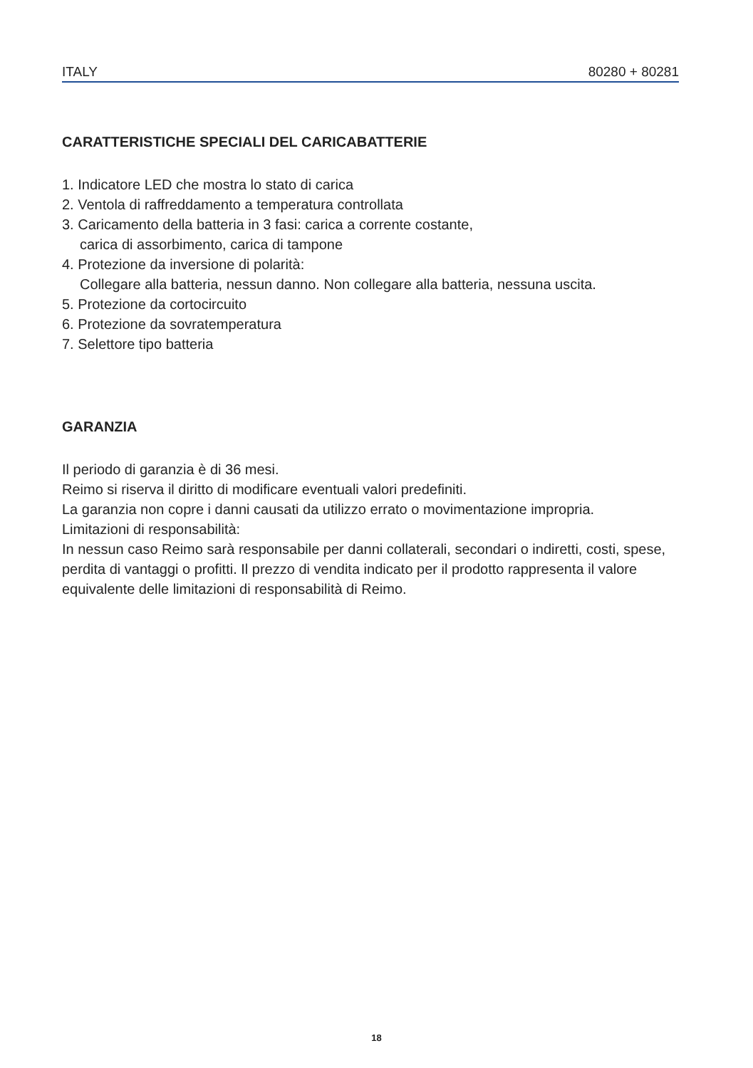ITALY 80280 + 80281
CARATTERISTICHE SPECIALI DEL CARICABATTERIE
1. Indicatore LED che mostra lo stato di carica
2. Ventola di raffreddamento a temperatura controllata
3. Caricamento della batteria in 3 fasi: carica a corrente costante,
carica di assorbimento, carica di tampone
4. Protezione da inversione di polarità:
Collegare alla batteria, nessun danno. Non collegare alla batteria, nessuna uscita.
5. Protezione da cortocircuito
6. Protezione da sovratemperatura
7. Selettore tipo batteria
GARANZIA
Il periodo di garanzia è di 36 mesi.
Reimo si riserva il diritto di modificare eventuali valori predefiniti.
La garanzia non copre i danni causati da utilizzo errato o movimentazione impropria.
Limitazioni di responsabilità:
In nessun caso Reimo sarà responsabile per danni collaterali, secondari o indiretti, costi, spese, perdita di vantaggi o profitti. Il prezzo di vendita indicato per il prodotto rappresenta il valore equivalente delle limitazioni di responsabilità di Reimo.
18